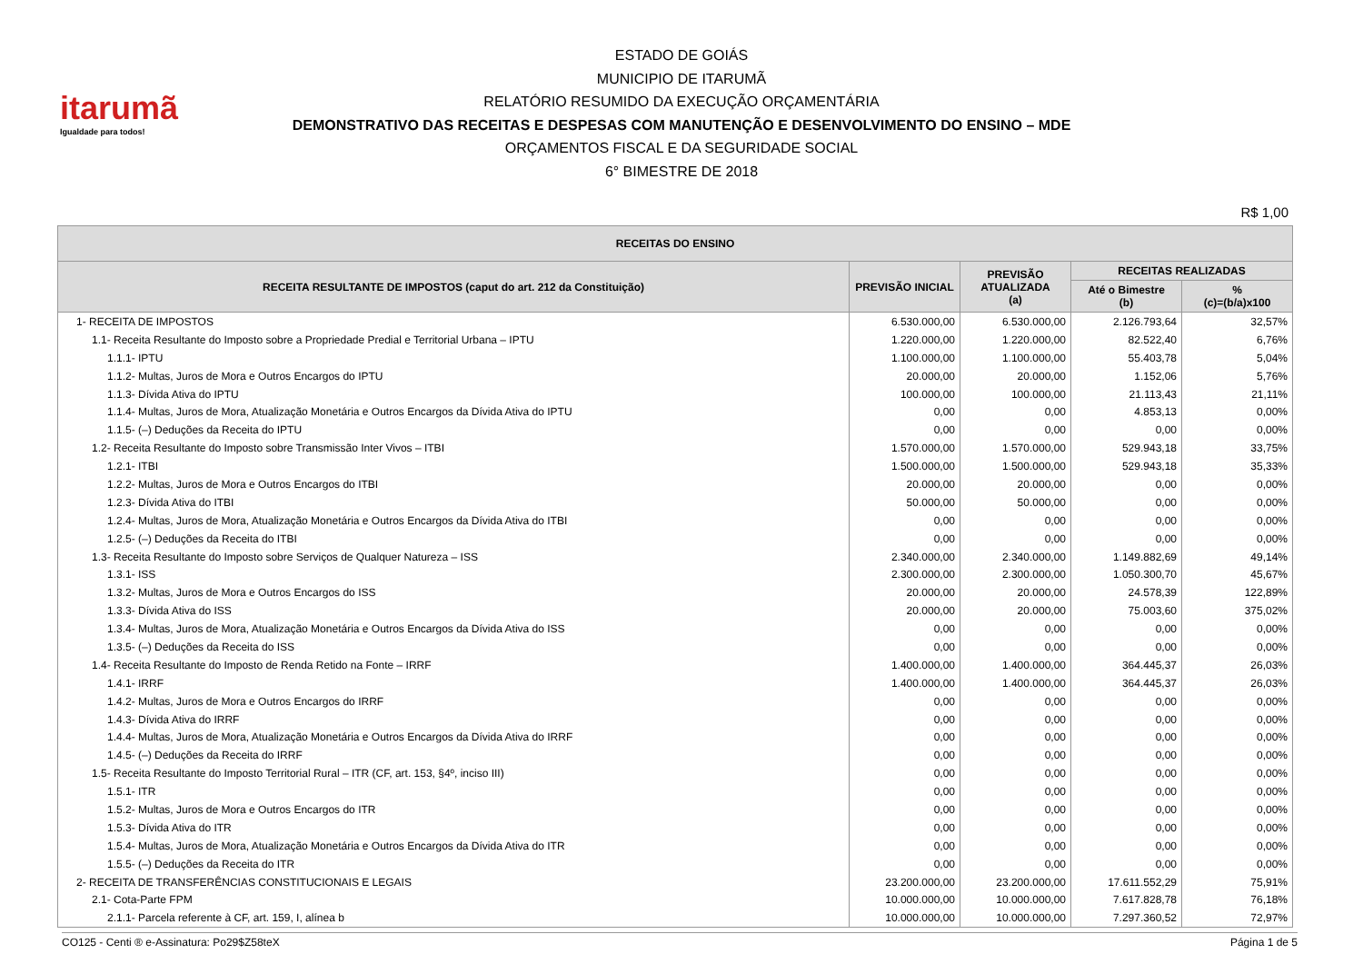itarumã
Igualdade para todos!
ESTADO DE GOIÁS
MUNICIPIO DE ITARUMÃ
RELATÓRIO RESUMIDO DA EXECUÇÃO ORÇAMENTÁRIA
DEMONSTRATIVO DAS RECEITAS E DESPESAS COM MANUTENÇÃO E DESENVOLVIMENTO DO ENSINO – MDE
ORÇAMENTOS FISCAL E DA SEGURIDADE SOCIAL
6° BIMESTRE DE 2018
R$ 1,00
| RECEITAS DO ENSINO | | | | |
| --- | --- | --- | --- | --- |
| RECEITA RESULTANTE DE IMPOSTOS (caput do art. 212 da Constituição) | PREVISÃO INICIAL | PREVISÃO ATUALIZADA (a) | RECEITAS REALIZADAS | |
| | | | Até o Bimestre (b) | % (c)=(b/a)x100 |
| 1- RECEITA DE IMPOSTOS | 6.530.000,00 | 6.530.000,00 | 2.126.793,64 | 32,57% |
| 1.1- Receita Resultante do Imposto sobre a Propriedade Predial e Territorial Urbana – IPTU | 1.220.000,00 | 1.220.000,00 | 82.522,40 | 6,76% |
| 1.1.1- IPTU | 1.100.000,00 | 1.100.000,00 | 55.403,78 | 5,04% |
| 1.1.2- Multas, Juros de Mora e Outros Encargos do IPTU | 20.000,00 | 20.000,00 | 1.152,06 | 5,76% |
| 1.1.3- Dívida Ativa do IPTU | 100.000,00 | 100.000,00 | 21.113,43 | 21,11% |
| 1.1.4- Multas, Juros de Mora, Atualização Monetária e Outros Encargos da Dívida Ativa do IPTU | 0,00 | 0,00 | 4.853,13 | 0,00% |
| 1.1.5- (–) Deduções da Receita do IPTU | 0,00 | 0,00 | 0,00 | 0,00% |
| 1.2- Receita Resultante do Imposto sobre Transmissão Inter Vivos – ITBI | 1.570.000,00 | 1.570.000,00 | 529.943,18 | 33,75% |
| 1.2.1- ITBI | 1.500.000,00 | 1.500.000,00 | 529.943,18 | 35,33% |
| 1.2.2- Multas, Juros de Mora e Outros Encargos do ITBI | 20.000,00 | 20.000,00 | 0,00 | 0,00% |
| 1.2.3- Dívida Ativa do ITBI | 50.000,00 | 50.000,00 | 0,00 | 0,00% |
| 1.2.4- Multas, Juros de Mora, Atualização Monetária e Outros Encargos da Dívida Ativa do ITBI | 0,00 | 0,00 | 0,00 | 0,00% |
| 1.2.5- (–) Deduções da Receita do ITBI | 0,00 | 0,00 | 0,00 | 0,00% |
| 1.3- Receita Resultante do Imposto sobre Serviços de Qualquer Natureza – ISS | 2.340.000,00 | 2.340.000,00 | 1.149.882,69 | 49,14% |
| 1.3.1- ISS | 2.300.000,00 | 2.300.000,00 | 1.050.300,70 | 45,67% |
| 1.3.2- Multas, Juros de Mora e Outros Encargos do ISS | 20.000,00 | 20.000,00 | 24.578,39 | 122,89% |
| 1.3.3- Dívida Ativa do ISS | 20.000,00 | 20.000,00 | 75.003,60 | 375,02% |
| 1.3.4- Multas, Juros de Mora, Atualização Monetária e Outros Encargos da Dívida Ativa do ISS | 0,00 | 0,00 | 0,00 | 0,00% |
| 1.3.5- (–) Deduções da Receita do ISS | 0,00 | 0,00 | 0,00 | 0,00% |
| 1.4- Receita Resultante do Imposto de Renda Retido na Fonte – IRRF | 1.400.000,00 | 1.400.000,00 | 364.445,37 | 26,03% |
| 1.4.1- IRRF | 1.400.000,00 | 1.400.000,00 | 364.445,37 | 26,03% |
| 1.4.2- Multas, Juros de Mora e Outros Encargos do IRRF | 0,00 | 0,00 | 0,00 | 0,00% |
| 1.4.3- Dívida Ativa do IRRF | 0,00 | 0,00 | 0,00 | 0,00% |
| 1.4.4- Multas, Juros de Mora, Atualização Monetária e Outros Encargos da Dívida Ativa do IRRF | 0,00 | 0,00 | 0,00 | 0,00% |
| 1.4.5- (–) Deduções da Receita do IRRF | 0,00 | 0,00 | 0,00 | 0,00% |
| 1.5- Receita Resultante do Imposto Territorial Rural – ITR (CF, art. 153, §4º, inciso III) | 0,00 | 0,00 | 0,00 | 0,00% |
| 1.5.1- ITR | 0,00 | 0,00 | 0,00 | 0,00% |
| 1.5.2- Multas, Juros de Mora e Outros Encargos do ITR | 0,00 | 0,00 | 0,00 | 0,00% |
| 1.5.3- Dívida Ativa do ITR | 0,00 | 0,00 | 0,00 | 0,00% |
| 1.5.4- Multas, Juros de Mora, Atualização Monetária e Outros Encargos da Dívida Ativa do ITR | 0,00 | 0,00 | 0,00 | 0,00% |
| 1.5.5- (–) Deduções da Receita do ITR | 0,00 | 0,00 | 0,00 | 0,00% |
| 2- RECEITA DE TRANSFERÊNCIAS CONSTITUCIONAIS E LEGAIS | 23.200.000,00 | 23.200.000,00 | 17.611.552,29 | 75,91% |
| 2.1- Cota-Parte FPM | 10.000.000,00 | 10.000.000,00 | 7.617.828,78 | 76,18% |
| 2.1.1- Parcela referente à CF, art. 159, I, alínea b | 10.000.000,00 | 10.000.000,00 | 7.297.360,52 | 72,97% |
CO125 - Centi ® e-Assinatura: Po29$Z58teX Página 1 de 5